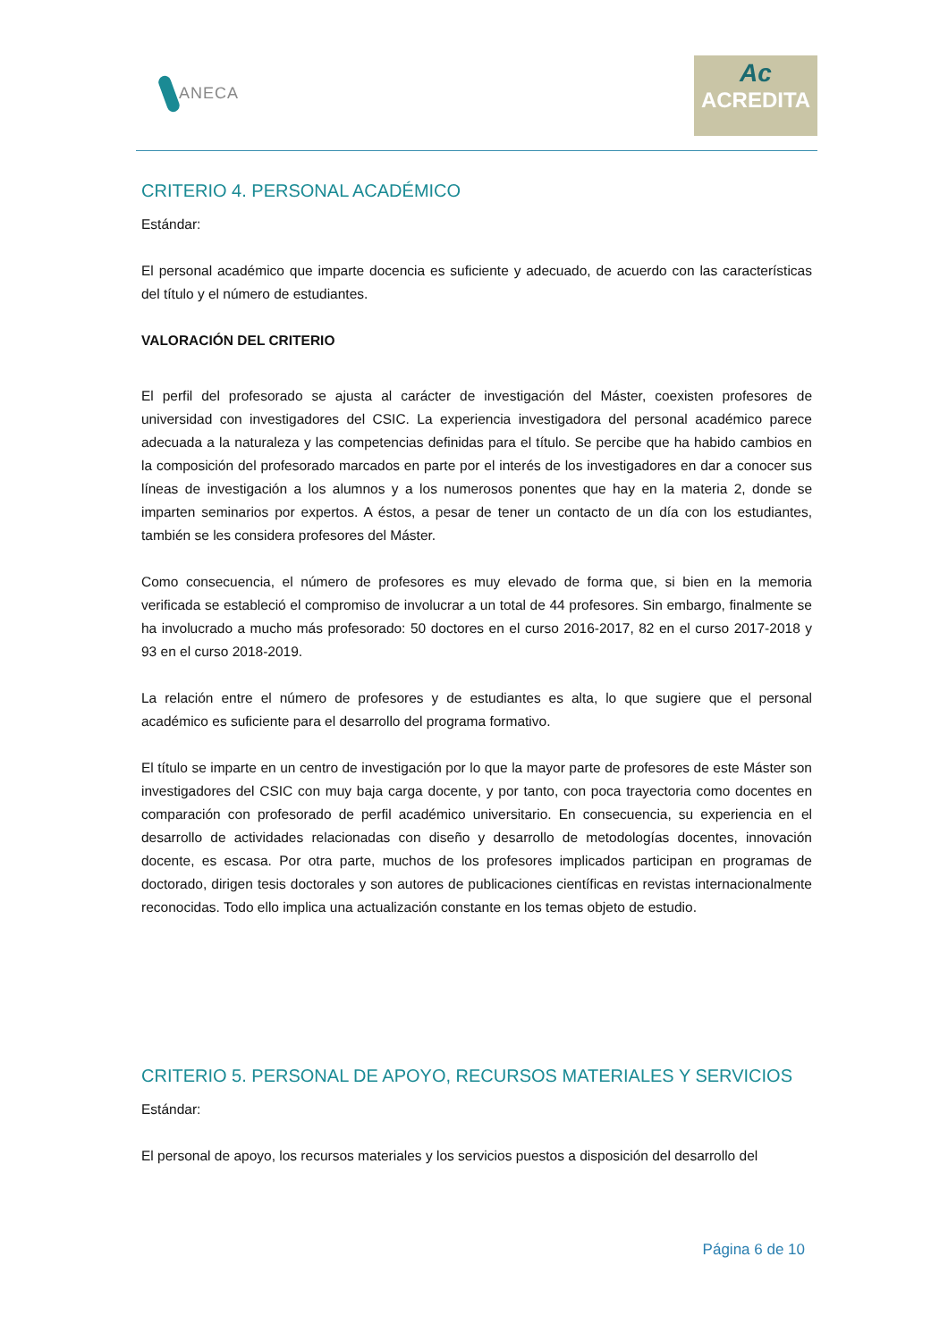ANECA
Ac
ACREDITA
CRITERIO 4. PERSONAL ACADÉMICO
Estándar:
El personal académico que imparte docencia es suficiente y adecuado, de acuerdo con las características del título y el número de estudiantes.
VALORACIÓN DEL CRITERIO
El perfil del profesorado se ajusta al carácter de investigación del Máster, coexisten profesores de universidad con investigadores del CSIC. La experiencia investigadora del personal académico parece adecuada a la naturaleza y las competencias definidas para el título. Se percibe que ha habido cambios en la composición del profesorado marcados en parte por el interés de los investigadores en dar a conocer sus líneas de investigación a los alumnos y a los numerosos ponentes que hay en la materia 2, donde se imparten seminarios por expertos. A éstos, a pesar de tener un contacto de un día con los estudiantes, también se les considera profesores del Máster.
Como consecuencia, el número de profesores es muy elevado de forma que, si bien en la memoria verificada se estableció el compromiso de involucrar a un total de 44 profesores. Sin embargo, finalmente se ha involucrado a mucho más profesorado: 50 doctores en el curso 2016-2017, 82 en el curso 2017-2018 y 93 en el curso 2018-2019.
La relación entre el número de profesores y de estudiantes es alta, lo que sugiere que el personal académico es suficiente para el desarrollo del programa formativo.
El título se imparte en un centro de investigación por lo que la mayor parte de profesores de este Máster son investigadores del CSIC con muy baja carga docente, y por tanto, con poca trayectoria como docentes en comparación con profesorado de perfil académico universitario. En consecuencia, su experiencia en el desarrollo de actividades relacionadas con diseño y desarrollo de metodologías docentes, innovación docente, es escasa. Por otra parte, muchos de los profesores implicados participan en programas de doctorado, dirigen tesis doctorales y son autores de publicaciones científicas en revistas internacionalmente reconocidas. Todo ello implica una actualización constante en los temas objeto de estudio.
CRITERIO 5. PERSONAL DE APOYO, RECURSOS MATERIALES Y SERVICIOS
Estándar:
El personal de apoyo, los recursos materiales y los servicios puestos a disposición del desarrollo del
Página 6 de 10